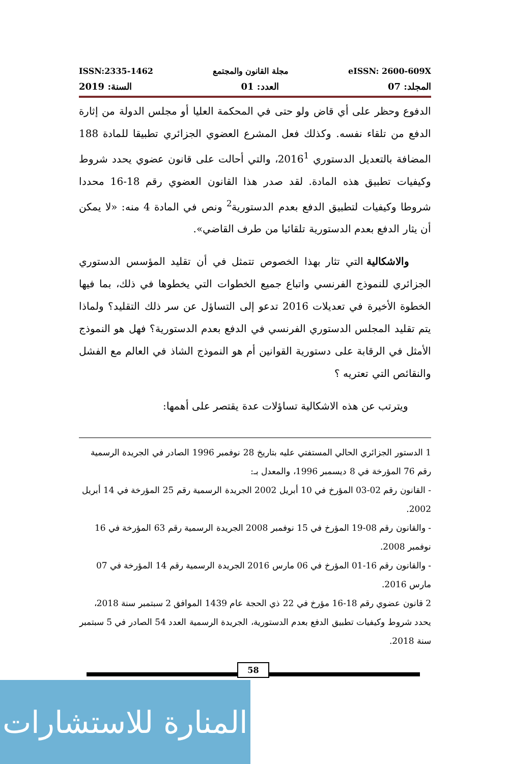ISSN:2335-1462 مجلة القانون والمجتمع eISSN: 2600-609X
المجلد: 07 العدد: 01 السنة: 2019
الدفوع وحظر على أي قاض ولو حتى في المحكمة العليا أو مجلس الدولة من إثارة الدفع من تلقاء نفسه. وكذلك فعل المشرع العضوي الجزائري تطبيقا للمادة 188 المضافة بالتعديل الدستوري 2016<sup>1</sup>، والتي أحالت على قانون عضوي يحدد شروط وكيفيات تطبيق هذه المادة. لقد صدر هذا القانون العضوي رقم 18-16 محددا شروطا وكيفيات لتطبيق الدفع بعدم الدستورية<sup>2</sup> ونص في المادة 4 منه: «لا يمكن أن يثار الدفع بعدم الدستورية تلقائيا من طرف القاضي».
والاشكالية التي تثار بهذا الخصوص تتمثل في أن تقليد المؤسس الدستوري الجزائري للنموذج الفرنسي واتباع جميع الخطوات التي يخطوها في ذلك، بما فيها الخطوة الأخيرة في تعديلات 2016 تدعو إلى التساؤل عن سر ذلك التقليد؟ ولماذا يتم تقليد المجلس الدستوري الفرنسي في الدفع بعدم الدستورية؟ فهل هو النموذج الأمثل في الرقابة على دستورية القوانين أم هو النموذج الشاذ في العالم مع الفشل والنقائص التي تعتريه ؟
ويترتب عن هذه الاشكالية تساؤلات عدة يقتصر على أهمها:
1 الدستور الجزائري الحالي المستفتي عليه بتاريخ 28 نوفمبر 1996 الصادر في الجريدة الرسمية رقم 76 المؤرخة في 8 ديسمبر 1996، والمعدل بـ:
- القانون رقم 02-03 المؤرخ في 10 أبريل 2002 الجريدة الرسمية رقم 25 المؤرخة في 14 أبريل 2002.
- والقانون رقم 08-19 المؤرخ في 15 نوفمبر 2008 الجريدة الرسمية رقم 63 المؤرخة في 16 نوفمبر 2008.
- والقانون رقم 16-01 المؤرخ في 06 مارس 2016 الجريدة الرسمية رقم 14 المؤرخة في 07 مارس 2016.
2 قانون عضوي رقم 18-16 مؤرخ في 22 ذي الحجة عام 1439 الموافق 2 سبتمبر سنة 2018، يحدد شروط وكيفيات تطبيق الدفع بعدم الدستورية، الجريدة الرسمية العدد 54 الصادر في 5 سبتمبر سنة 2018.
58
المنارة للاستشارات